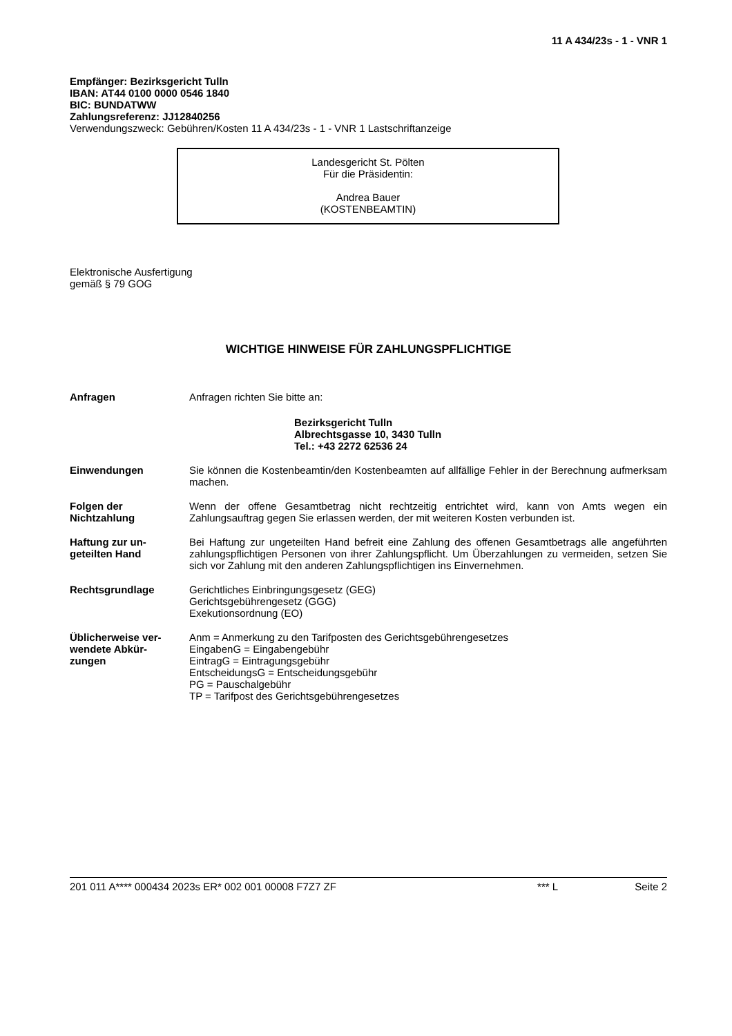11 A 434/23s - 1 - VNR 1
Empfänger: Bezirksgericht Tulln
IBAN: AT44 0100 0000 0546 1840
BIC: BUNDATWW
Zahlungsreferenz: JJ12840256
Verwendungszweck: Gebühren/Kosten 11 A 434/23s - 1 - VNR 1 Lastschriftanzeige
Landesgericht St. Pölten
Für die Präsidentin:
Andrea Bauer
(KOSTENBEAMTIN)
Elektronische Ausfertigung
gemäß § 79 GOG
WICHTIGE HINWEISE FÜR ZAHLUNGSPFLICHTIGE
Anfragen Anfragen richten Sie bitte an:
Bezirksgericht Tulln
Albrechtsgasse 10, 3430 Tulln
Tel.: +43 2272 62536 24
Einwendungen Sie können die Kostenbeamtin/den Kostenbeamten auf allfällige Fehler in der Berechnung aufmerksam machen.
Folgen der Nichtzahlung
Wenn der offene Gesamtbetrag nicht rechtzeitig entrichtet wird, kann von Amts wegen ein Zahlungsauftrag gegen Sie erlassen werden, der mit weiteren Kosten verbunden ist.
Haftung zur un-
geteilten Hand
Bei Haftung zur ungeteilten Hand befreit eine Zahlung des offenen Gesamtbetrags alle angeführten zahlungspflichtigen Personen von ihrer Zahlungspflicht. Um Überzahlungen zu vermeiden, setzen Sie sich vor Zahlung mit den anderen Zahlungspflichtigen ins Einvernehmen.
Rechtsgrundlage Gerichtliches Einbringungsgesetz (GEG)
Gerichtsgebührengesetz (GGG)
Exekutionsordnung (EO)
Üblicherweise ver-
wendete Abkür-
zungen
Anm = Anmerkung zu den Tarifposten des Gerichtsgebührengesetzes
EingabenG = Eingabengebühr
EintragG = Eintragungsgebühr
EntscheidungsG = Entscheidungsgebühr
PG = Pauschalgebühr
TP = Tarifpost des Gerichtsgebührengesetzes
201 011 A**** 000434 2023s ER* 002 001 00008 F7Z7 ZF *** L Seite 2